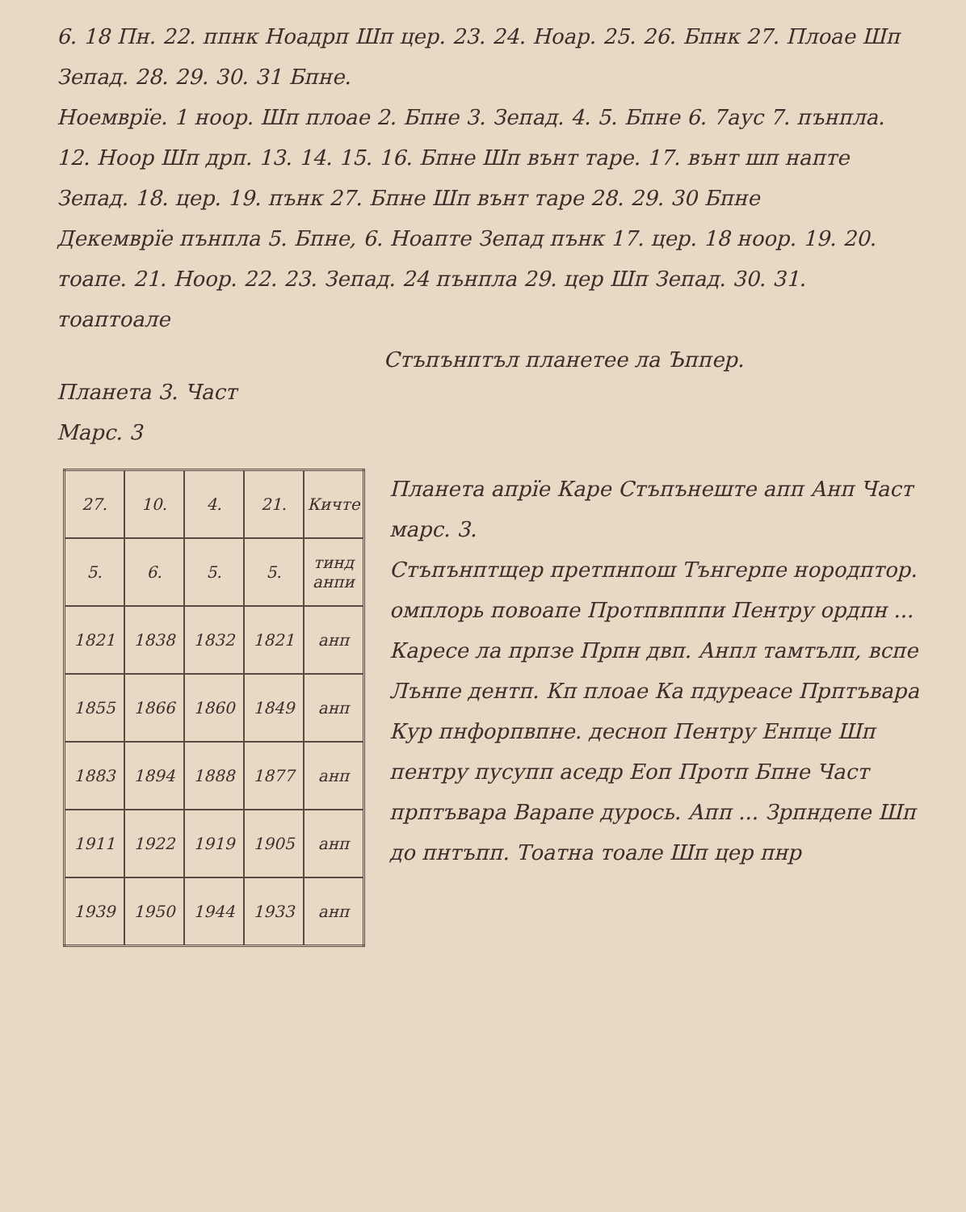6. 18 Пн. 22. ппнк Ноадрп Шп цер. 23. 24. Ноар. 25. 26. Бпнк 27. Плоае Шп Зепад. 28. 29. 30. 31 Бпне.
Ноемврïе. 1 ноор. Шп плоае 2. Бпне 3. Зепад. 4. 5. Бпне 6. 7аус 7. пънпла. 12. Ноор Шп дрп. 13. 14. 15. 16. Бпне Шп вънт таре. 17. вънт шп напте Зепад. 18. цер. 19. пънк 27. Бпне Шп вънт таре 28. 29. 30 Бпне
Декемврïе пънпла 5. Бпне, 6. Ноапте Зепад пънк 17. цер. 18 ноор. 19. 20. тоапе. 21. Ноор. 22. 23. Зепад. 24 пънпла 29. цер Шп Зепад. 30. 31. тоаптоале
Стъпънптъл планетеe лa Ъппер.
Планета 3. Част
Марс. 3
| 27. | 10. | 4. | 21. | Кичте |
| 5. | 6. | 5. | 5. | тинд анпи |
| 1821 | 1838 | 1832 | 1821 | анп |
| 1855 | 1866 | 1860 | 1849 | анп |
| 1883 | 1894 | 1888 | 1877 | анп |
| 1911 | 1922 | 1919 | 1905 | анп |
| 1939 | 1950 | 1944 | 1933 | анп |
Планета апрïе Каре Стъпънеште апп Анп Част марс. 3.
Стъпънптщер претпнпош Тънгерпе нородптор. омплорь повоапе Протпвпппи Пентру ордпн ... Каресе лa прпзе Прпн двп. Анпл тамтълп, вспе Лънпе дентп. Кп плоае Ка пдуреасе Прптъвара Кур пнфорпвпне. десноп Пентру Енпце Шп пентру пусупп аседр Еоп Протп Бпне Част прптъвара Варапе дурось. Апп ... Зрпндепе Шп до пнтъпп. Тоатна тоале Шп цер пнр